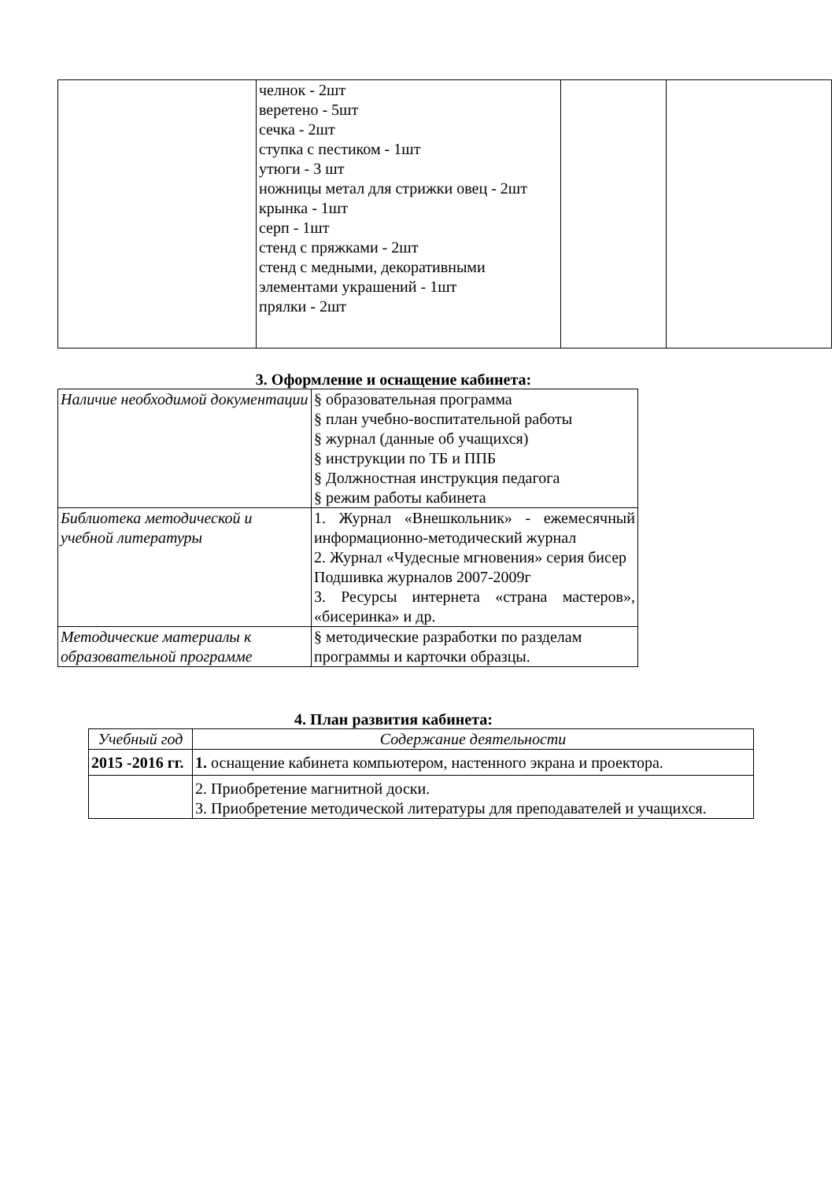| | челнок - 2шт веретено - 5шт сечка - 2шт ступка с пестиком - 1шт утюги - 3 шт ножницы метал для стрижки овец - 2шт крынка - 1шт серп - 1шт стенд с пряжками - 2шт стенд с медными, декоративными элементами украшений - 1шт прялки - 2шт | | |
3. Оформление и оснащение кабинета:
| Наличие необходимой документации | § образовательная программа § план учебно-воспитательной работы § журнал (данные об учащихся) § инструкции по ТБ и ППБ § Должностная инструкция педагога § режим работы кабинета |
| Библиотека методической и учебной литературы | 1. Журнал «Внешкольник» - ежемесячный информационно-методический журнал 2. Журнал «Чудесные мгновения» серия бисер Подшивка журналов 2007-2009г 3. Ресурсы интернета «страна мастеров», «бисеринка» и др. |
| Методические материалы к образовательной программе | § методические разработки по разделам программы и карточки образцы. |
4. План развития кабинета:
| Учебный год | Содержание деятельности |
| --- | --- |
| 2015 -2016 гг. | 1. оснащение кабинета компьютером, настенного экрана и проектора. |
| | 2. Приобретение магнитной доски. 3. Приобретение методической литературы для преподавателей и учащихся. |